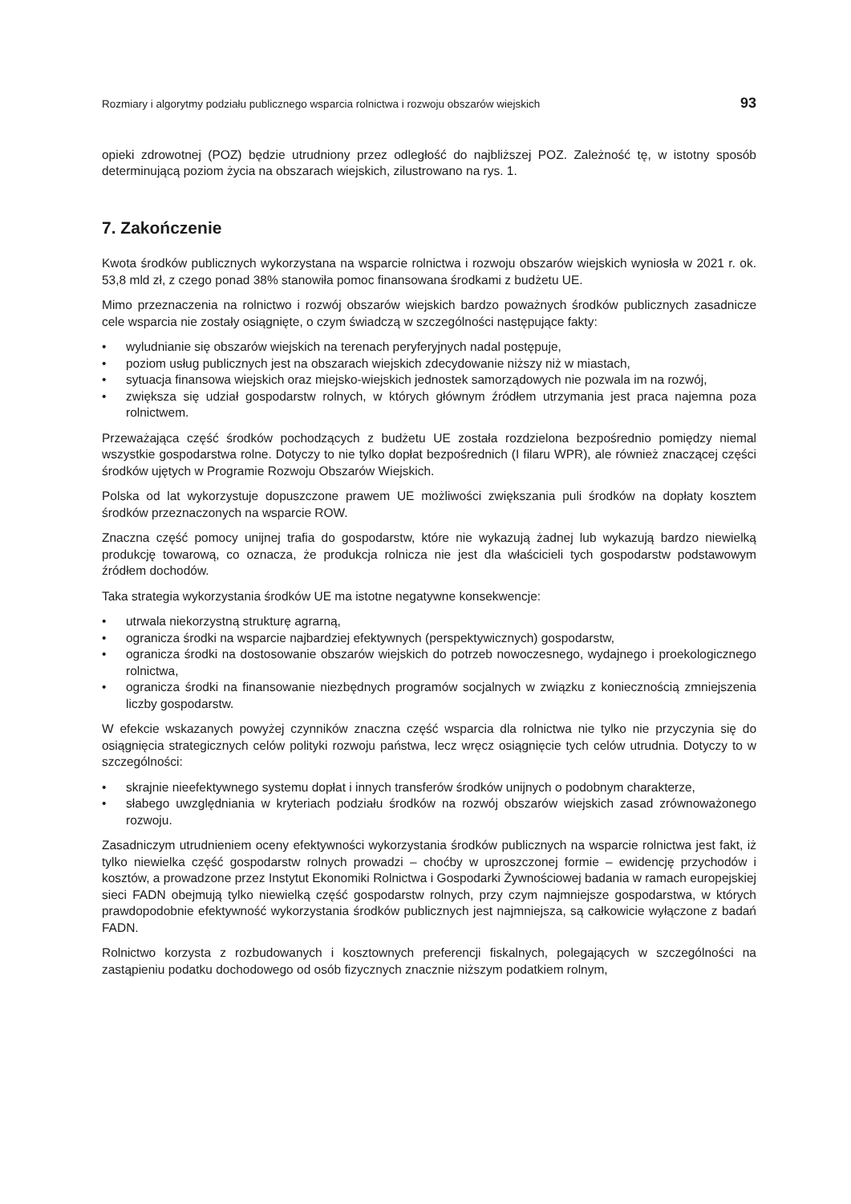Rozmiary i algorytmy podziału publicznego wsparcia rolnictwa i rozwoju obszarów wiejskich 93
opieki zdrowotnej (POZ) będzie utrudniony przez odległość do najbliższej POZ. Zależność tę, w istotny sposób determinującą poziom życia na obszarach wiejskich, zilustrowano na rys. 1.
7. Zakończenie
Kwota środków publicznych wykorzystana na wsparcie rolnictwa i rozwoju obszarów wiejskich wyniosła w 2021 r. ok. 53,8 mld zł, z czego ponad 38% stanowiła pomoc finansowana środkami z budżetu UE.
Mimo przeznaczenia na rolnictwo i rozwój obszarów wiejskich bardzo poważnych środków publicznych zasadnicze cele wsparcia nie zostały osiągnięte, o czym świadczą w szczególności następujące fakty:
• wyludnianie się obszarów wiejskich na terenach peryferyjnych nadal postępuje,
• poziom usług publicznych jest na obszarach wiejskich zdecydowanie niższy niż w miastach,
• sytuacja finansowa wiejskich oraz miejsko-wiejskich jednostek samorządowych nie pozwala im na rozwój,
• zwiększa się udział gospodarstw rolnych, w których głównym źródłem utrzymania jest praca najemna poza rolnictwem.
Przeważająca część środków pochodzących z budżetu UE została rozdzielona bezpośrednio pomiędzy niemal wszystkie gospodarstwa rolne. Dotyczy to nie tylko dopłat bezpośrednich (I filaru WPR), ale również znaczącej części środków ujętych w Programie Rozwoju Obszarów Wiejskich.
Polska od lat wykorzystuje dopuszczone prawem UE możliwości zwiększania puli środków na dopłaty kosztem środków przeznaczonych na wsparcie ROW.
Znaczna część pomocy unijnej trafia do gospodarstw, które nie wykazują żadnej lub wykazują bardzo niewielką produkcję towarową, co oznacza, że produkcja rolnicza nie jest dla właścicieli tych gospodarstw podstawowym źródłem dochodów.
Taka strategia wykorzystania środków UE ma istotne negatywne konsekwencje:
• utrwala niekorzystną strukturę agrarną,
• ogranicza środki na wsparcie najbardziej efektywnych (perspektywicznych) gospodarstw,
• ogranicza środki na dostosowanie obszarów wiejskich do potrzeb nowoczesnego, wydajnego i proekologicznego rolnictwa,
• ogranicza środki na finansowanie niezbędnych programów socjalnych w związku z koniecznością zmniejszenia liczby gospodarstw.
W efekcie wskazanych powyżej czynników znaczna część wsparcia dla rolnictwa nie tylko nie przyczynia się do osiągnięcia strategicznych celów polityki rozwoju państwa, lecz wręcz osiągnięcie tych celów utrudnia. Dotyczy to w szczególności:
• skrajnie nieefektywnego systemu dopłat i innych transferów środków unijnych o podobnym charakterze,
• słabego uwzględniania w kryteriach podziału środków na rozwój obszarów wiejskich zasad zrównoważonego rozwoju.
Zasadniczym utrudnieniem oceny efektywności wykorzystania środków publicznych na wsparcie rolnictwa jest fakt, iż tylko niewielka część gospodarstw rolnych prowadzi – choćby w uproszczonej formie – ewidencję przychodów i kosztów, a prowadzone przez Instytut Ekonomiki Rolnictwa i Gospodarki Żywnościowej badania w ramach europejskiej sieci FADN obejmują tylko niewielką część gospodarstw rolnych, przy czym najmniejsze gospodarstwa, w których prawdopodobnie efektywność wykorzystania środków publicznych jest najmniejsza, są całkowicie wyłączone z badań FADN.
Rolnictwo korzysta z rozbudowanych i kosztownych preferencji fiskalnych, polegających w szczególności na zastąpieniu podatku dochodowego od osób fizycznych znacznie niższym podatkiem rolnym,